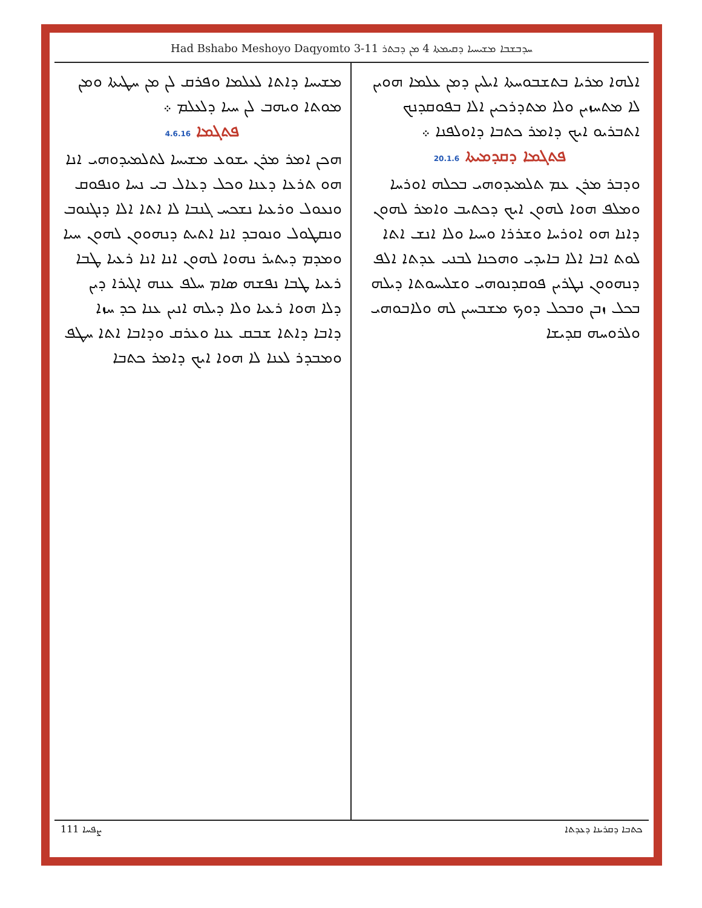Had Bshabo Meshoyo Daqyomto 3-11 ܚܕܒܫܒܐ ܡܫܝܚܝܐ ܕܩܝܡܬܐ 4 ܡܢ ܕܒܬܪ
ܐܠܗܐ ܡܪܝܐ ܒܬܫܒܘܚܬܐ ܐܝܠܝܢ ܕܡܢ ܥܠܡܐ ܗܘܝܢ ܠܐ ܡܬܚܙܝܢ ܘܠܐ ܡܬܕܪܟܝܢ ܐܠܐ ܒܦܘܩܕܢܟ ܐܬܒܪܝܘ ܐܝܟ ܕܐܡܪ ܟܬܒܐ ܕܐܘܠܦܢܐ ܀
ܦܬܓܡܐ ܕܩܕܡܝܬܐ 20.1.6
ܘܕܒܪ ܡܪܢ ܥܡ ܬܠܡܝܕܘܗܝ ܒܟܠܗ ܐܘܪܚܐ ܘܡܠܦ ܗܘܐ ܠܗܘܢ ܐܝܟ ܕܟܬܝܒ ܘܐܡܪ ܠܗܘܢ ܕܐܢܐ ܗܘ ܐܘܪܚܐ ܘܫܪܪܐ ܘܚܝܐ ܘܠܐ ܐܢܫ ܐܬܐ ܠܘܬ ܐܒܐ ܐܠܐ ܒܐܝܕܝ ܘܗܟܢܐ ܠܒܢܝ ܥܕܬܐ ܐܠܦ ܕܢܗܘܘܢ ܢܛܪܝܢ ܦܘܩܕܢܘܗܝ ܘܫܠܝܚܘܬܐ ܕܝܠܗ ܒܟܠ ܙܒܢ ܘܒܟܠ ܕܘܟ ܡܫܒܚܝܢ ܠܗ ܘܠܐܒܘܗܝ ܘܠܪܘܚܗ ܩܕܝܫܐ
ܡܫܝܚܐ ܕܐܬܐ ܠܥܠܡܐ ܘܦܪܩ ܠܢ ܡܢ ܚܛܝܬܐ ܘܡܢ ܡܘܬܐ ܘܝܗܒ ܠܢ ܚܝܐ ܕܠܥܠܡ ܀
ܦܬܓܡܐ 4.6.16
ܗܟܢ ܐܡܪ ܡܪܢ ܝܫܘܥ ܡܫܝܚܐ ܠܬܠܡܝܕܘܗܝ ܐܢܐ ܗܘ ܬܪܥܐ ܕܥܢܐ ܘܟܠ ܕܥܐܠ ܒܝ ܢܚܐ ܘܢܦܘܩ ܘܢܥܘܠ ܘܪܥܝܐ ܢܫܟܚ ܓܢܒܐ ܠܐ ܐܬܐ ܐܠܐ ܕܢܓܢܘܒ ܘܢܩܛܘܠ ܘܢܘܒܕ ܐܢܐ ܐܬܝܬ ܕܢܗܘܘܢ ܠܗܘܢ ܚܝܐ ܘܡܕܡ ܕܝܬܝܪ ܢܗܘܐ ܠܗܘܢ ܐܢܐ ܐܢܐ ܪܥܝܐ ܛܒܐ ܪܥܝܐ ܛܒܐ ܢܦܫܗ ܣܐܡ ܚܠܦ ܥܢܗ ܐܓܝܪܐ ܕܝܢ ܕܠܐ ܗܘܐ ܪܥܝܐ ܘܠܐ ܕܝܠܗ ܐܢܝܢ ܥܢܐ ܟܕ ܚܙܐ ܕܐܒܐ ܕܐܬܐ ܫܒܩ ܥܢܐ ܘܥܪܩ ܘܕܐܒܐ ܐܬܐ ܚܛܦ ܘܡܒܕܪ ܠܥܢܐ ܠܐ ܗܘܐ ܐܝܟ ܕܐܡܪ ܟܬܒܐ
111 ܨܦܚܐ ܟܬܒܐ ܕܩܪܝܢܐ ܕܥܕܬܐ